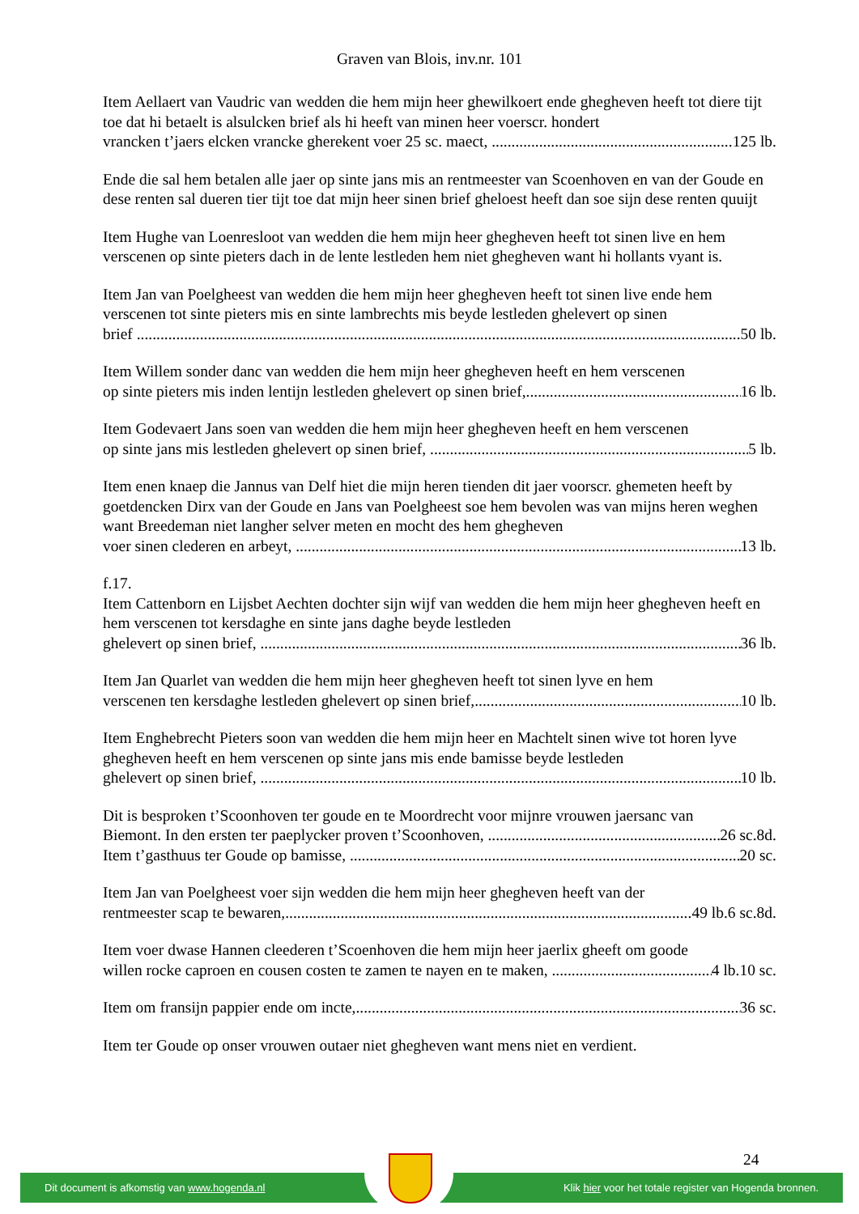Graven van Blois, inv.nr. 101
Item Aellaert van Vaudric van wedden die hem mijn heer ghewilkoert ende ghegheven heeft tot diere tijt toe dat hi betaelt is alsulcken brief als hi heeft van minen heer voerscr. hondert
vrancken t’jaers elcken vrancke gherekent voer 25 sc. maect, 125 lb.
Ende die sal hem betalen alle jaer op sinte jans mis an rentmeester van Scoenhoven en van der Goude en dese renten sal dueren tier tijt toe dat mijn heer sinen brief gheloest heeft dan soe sijn dese renten quuijt
Item Hughe van Loenresloot van wedden die hem mijn heer ghegheven heeft tot sinen live en hem verscenen op sinte pieters dach in de lente lestleden hem niet ghegheven want hi hollants vyant is.
Item Jan van Poelgheest van wedden die hem mijn heer ghegheven heeft tot sinen live ende hem verscenen tot sinte pieters mis en sinte lambrechts mis beyde lestleden ghelevert op sinen
brief 50 lb.
Item Willem sonder danc van wedden die hem mijn heer ghegheven heeft en hem verscenen
op sinte pieters mis inden lentijn lestleden ghelevert op sinen brief, 16 lb.
Item Godevaert Jans soen van wedden die hem mijn heer ghegheven heeft en hem verscenen
op sinte jans mis lestleden ghelevert op sinen brief, 5 lb.
Item enen knaep die Jannus van Delf hiet die mijn heren tienden dit jaer voorscr. ghemeten heeft by goetdencken Dirx van der Goude en Jans van Poelgheest soe hem bevolen was van mijns heren weghen want Breedeman niet langher selver meten en mocht des hem ghegheven
voer sinen clederen en arbeyt, 13 lb.
f.17.
Item Cattenborn en Lijsbet Aechten dochter sijn wijf van wedden die hem mijn heer ghegheven heeft en hem verscenen tot kersdaghe en sinte jans daghe beyde lestleden
ghelevert op sinen brief, 36 lb.
Item Jan Quarlet van wedden die hem mijn heer ghegheven heeft tot sinen lyve en hem
verscenen ten kersdaghe lestleden ghelevert op sinen brief, 10 lb.
Item Enghebrecht Pieters soon van wedden die hem mijn heer en Machtelt sinen wive tot horen lyve ghegheven heeft en hem verscenen op sinte jans mis ende bamisse beyde lestleden
ghelevert op sinen brief, 10 lb.
Dit is besproken t’Scoonhoven ter goude en te Moordrecht voor mijnre vrouwen jaersanc van
Biemont. In den ersten ter paeplycker proven t’Scoonhoven, 26 sc.8d.
Item t’gasthuus ter Goude op bamisse, 20 sc.
Item Jan van Poelgheest voer sijn wedden die hem mijn heer ghegheven heeft van der
rentmeester scap te bewaren, 49 lb.6 sc.8d.
Item voer dwase Hannen cleederen t’Scoenhoven die hem mijn heer jaerlix gheeft om goode
willen rocke caproen en cousen costen te zamen te nayen en te maken, 4 lb.10 sc.
Item om fransijn pappier ende om incte, 36 sc.
Item ter Goude op onser vrouwen outaer niet ghegheven want mens niet en verdient.
24
Dit document is afkomstig van www.hogenda.nl Klik hier voor het totale register van Hogenda bronnen.